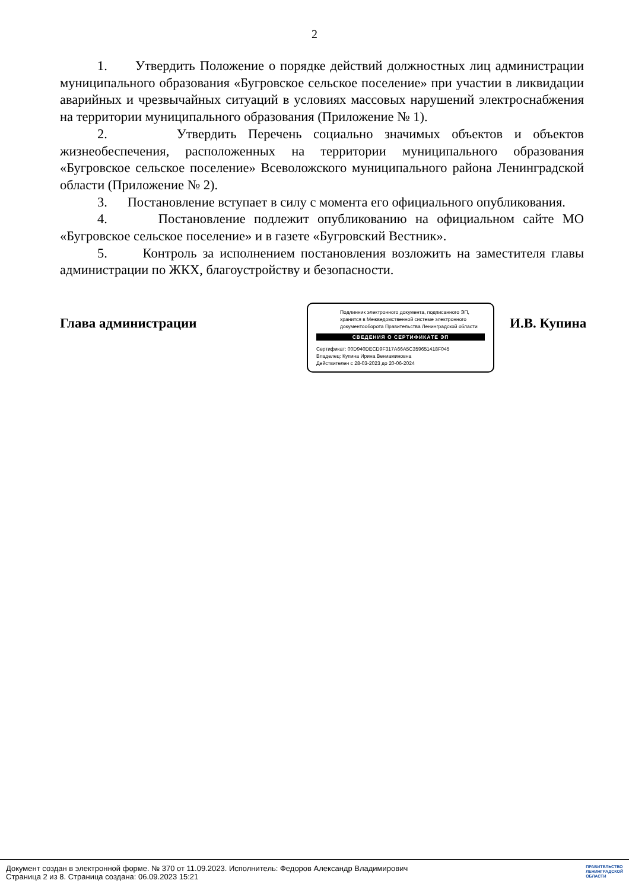2
1. Утвердить Положение о порядке действий должностных лиц администрации муниципального образования «Бугровское сельское поселение» при участии в ликвидации аварийных и чрезвычайных ситуаций в условиях массовых нарушений электроснабжения на территории муниципального образования (Приложение № 1).
2. Утвердить Перечень социально значимых объектов и объектов жизнеобеспечения, расположенных на территории муниципального образования «Бугровское сельское поселение» Всеволожского муниципального района Ленинградской области (Приложение № 2).
3. Постановление вступает в силу с момента его официального опубликования.
4. Постановление подлежит опубликованию на официальном сайте МО «Бугровское сельское поселение» и в газете «Бугровский Вестник».
5. Контроль за исполнением постановления возложить на заместителя главы администрации по ЖКХ, благоустройству и безопасности.
Глава администрации
Подлинник электронного документа, подписанного ЭП, хранится в Межведомственной системе электронного документооборота Правительства Ленинградской области
СВЕДЕНИЯ О СЕРТИФИКАТЕ ЭП
Сертификат: 00D940DECD9F317A66A5C359651418F045
Владелец: Купина Ирина Вениаминовна
Действителен с 28-03-2023 до 20-06-2024
И.В. Купина
Документ создан в электронной форме. № 370 от 11.09.2023. Исполнитель: Федоров Александр Владимирович
Страница 2 из 8. Страница создана: 06.09.2023 15:21
ПРАВИТЕЛЬСТВО
ЛЕНИНГРАДСКОЙ
ОБЛАСТИ